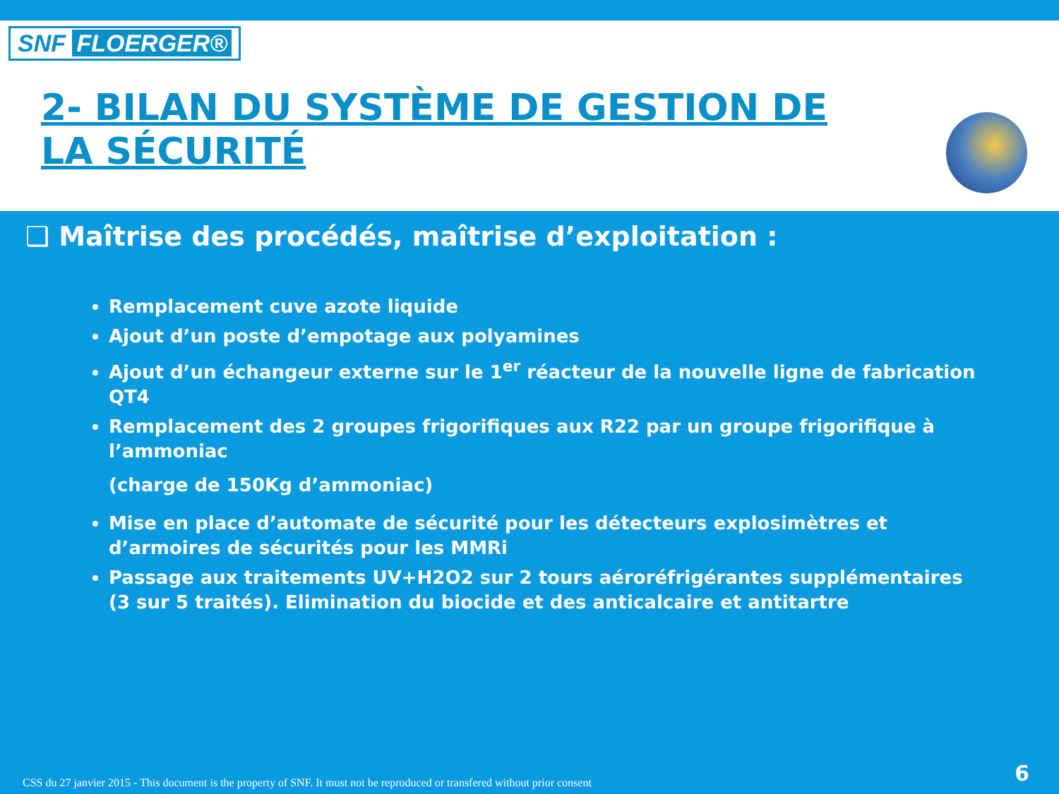SNF FLOERGER®
2- BILAN DU SYSTÈME DE GESTION DE LA SÉCURITÉ
❑ Maîtrise des procédés, maîtrise d’exploitation :
Remplacement cuve azote liquide
Ajout d’un poste d’empotage aux polyamines
Ajout d’un échangeur externe sur le 1<sup>er</sup> réacteur de la nouvelle ligne de fabrication QT4
Remplacement des 2 groupes frigorifiques aux R22 par un groupe frigorifique à l’ammoniac
(charge de 150Kg d’ammoniac)
Mise en place d’automate de sécurité pour les détecteurs explosimètres et d’armoires de sécurités pour les MMRi
Passage aux traitements UV+H2O2 sur 2 tours aéroréfrigérantes supplémentaires (3 sur 5 traités). Elimination du biocide et des anticalcaire et antitartre
CSS du 27 janvier 2015 - This document is the property of SNF. It must not be reproduced or transfered without prior consent
6